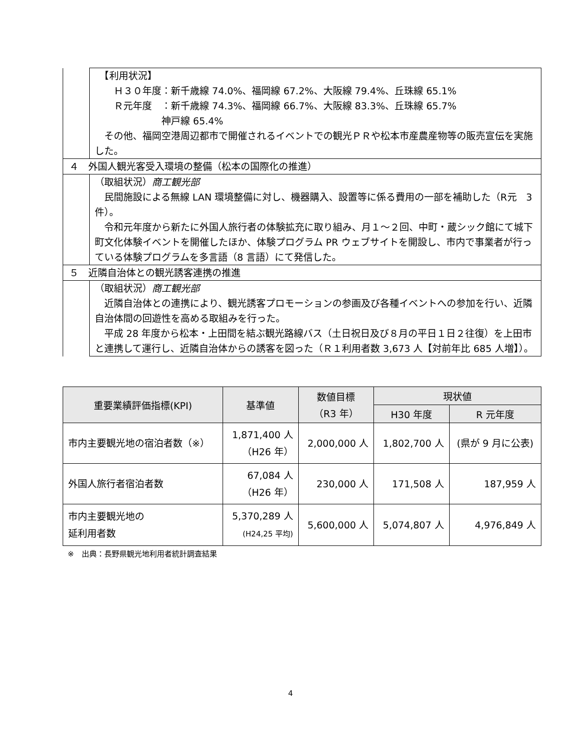| | 【利用状況】 Ｈ３０年度：新千歳線 74.0%、福岡線 67.2%、大阪線 79.4%、丘珠線 65.1% Ｒ元年度 ：新千歳線 74.3%、福岡線 66.7%、大阪線 83.3%、丘珠線 65.7% 神戸線 65.4% その他、福岡空港周辺都市で開催されるイベントでの観光ＰＲや松本市産農産物等の販売宣伝を実施した。 |
| ４ 外国人観光客受入環境の整備（松本の国際化の推進） | |
| | （取組状況） 商工観光部 民間施設による無線 LAN 環境整備に対し、機器購入、設置等に係る費用の一部を補助した（R元 3件）。 令和元年度から新たに外国人旅行者の体験拡充に取り組み、月１～２回、中町・蔵シック館にて城下町文化体験イベントを開催したほか、体験プログラム PR ウェブサイトを開設し、市内で事業者が行っている体験プログラムを多言語（8 言語）にて発信した。 |
| ５ 近隣自治体との観光誘客連携の推進 | |
| | （取組状況） 商工観光部 近隣自治体との連携により、観光誘客プロモーションの参画及び各種イベントへの参加を行い、近隣自治体間の回遊性を高める取組みを行った。 平成 28 年度から松本・上田間を結ぶ観光路線バス（土日祝日及び８月の平日１日２往復）を上田市と連携して運行し、近隣自治体からの誘客を図った（Ｒ１利用者数 3,673 人【対前年比 685 人増】）。 |
| 重要業績評価指標(KPI) | 基準値 | 数値目標 （R3 年） | 現状値 | |
| --- | --- | --- | --- | --- |
| | | | H30 年度 | R 元年度 |
| 市内主要観光地の宿泊者数（※） | 1,871,400 人 （H26 年） | 2,000,000 人 | 1,802,700 人 | (県が 9 月に公表) |
| 外国人旅行者宿泊者数 | 67,084 人 （H26 年） | 230,000 人 | 171,508 人 | 187,959 人 |
| 市内主要観光地の 延利用者数 | 5,370,289 人 (H24,25 平均) | 5,600,000 人 | 5,074,807 人 | 4,976,849 人 |
※　出典：長野県観光地利用者統計調査結果
4